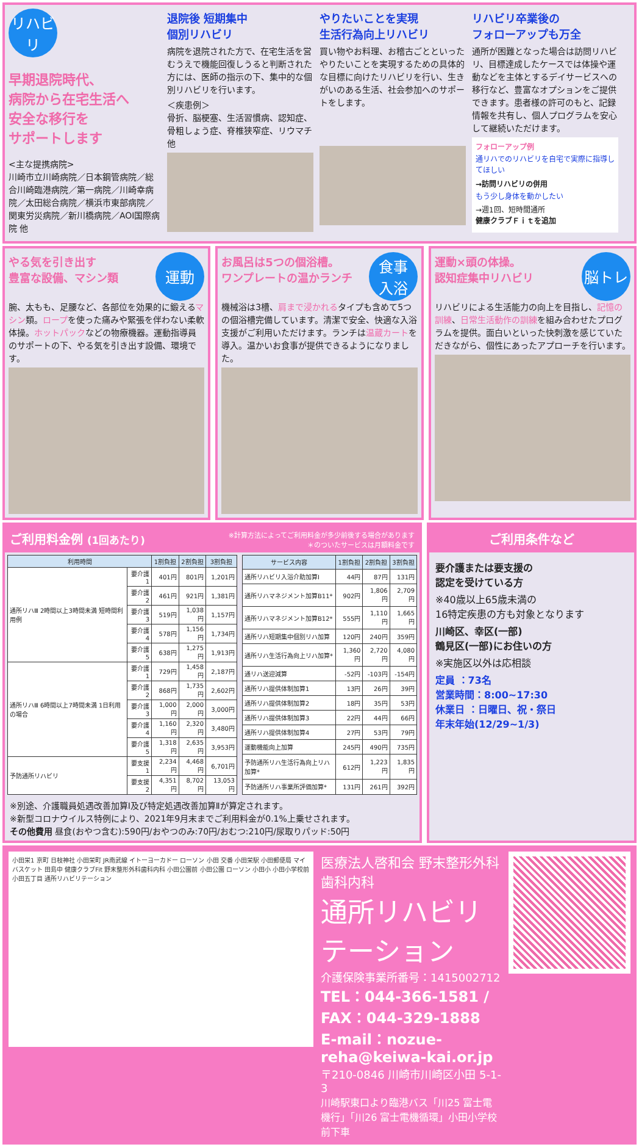リハビリ
早期退院時代、
病院から在宅生活へ
安全な移行を
サポートします
<主な提携病院>
川崎市立川崎病院／日本鋼管病院／総合川崎臨港病院／第一病院／川崎幸病院／太田総合病院／横浜市東部病院／関東労災病院／新川橋病院／AOI国際病院 他
退院後 短期集中
個別リハビリ
病院を退院された方で、在宅生活を営むうえで機能回復しうると判断された方には、医師の指示の下、集中的な個別リハビリを行います。
＜疾患例＞
骨折、脳梗塞、生活習慣病、認知症、骨粗しょう症、脊椎狭窄症、リウマチ 他
やりたいことを実現
生活行為向上リハビリ
買い物やお料理、お稽古ごとといったやりたいことを実現するための具体的な目標に向けたリハビリを行い、生きがいのある生活、社会参加へのサポートをします。
リハビリ卒業後の
フォローアップも万全
通所が困難となった場合は訪問リハビリ、目標達成したケースでは体操や運動などを主体とするデイサービスへの移行など、豊富なオプションをご提供できます。患者様の許可のもと、記録情報を共有し、個人プログラムを安心して継続いただけます。
フォローアップ例
通リハでのリハビリを自宅で実際に指導してほしい
→訪問リハビリの併用
もう少し身体を動かしたい
→週1回、短時間通所
健康クラブＦｉｔを追加
運動
やる気を引き出す
豊富な設備、マシン類
腕、太もも、足腰など、各部位を効果的に鍛えるマシン類。ロープを使った痛みや緊張を伴わない柔軟体操。ホットパックなどの物療機器。運動指導員のサポートの下、やる気を引き出す設備、環境です。
食事
入浴
お風呂は5つの個浴槽。
ワンプレートの温かランチ
機械浴は3槽、肩まで浸かれるタイプも含めて5つの個浴槽完備しています。清潔で安全、快適な入浴支援がご利用いただけます。ランチは温蔵カートを導入。温かいお食事が提供できるようになりました。
脳トレ
運動×頭の体操。
認知症集中リハビリ
リハビリによる生活能力の向上を目指し、記憶の訓練、日常生活動作の訓練を組み合わせたプログラムを提供。面白いといった快刺激を感じていただきながら、個性にあったアプローチを行います。
ご利用料金例 (1回あたり) ※計算方法によってご利用料金が多少前後する場合があります
＊のついたサービスは月額料金です
| 利用時間 | | 1割負担 | 2割負担 | 3割負担 |
| --- | --- | --- | --- | --- |
| 通所リハⅢ 2時間以上3時間未満 短時間利用例 | 要介護1 | 401円 | 801円 | 1,201円 |
| | 要介護2 | 461円 | 921円 | 1,381円 |
| | 要介護3 | 519円 | 1,038円 | 1,157円 |
| | 要介護4 | 578円 | 1,156円 | 1,734円 |
| | 要介護5 | 638円 | 1,275円 | 1,913円 |
| 通所リハⅢ 6時間以上7時間未満 1日利用の場合 | 要介護1 | 729円 | 1,458円 | 2,187円 |
| | 要介護2 | 868円 | 1,735円 | 2,602円 |
| | 要介護3 | 1,000円 | 2,000円 | 3,000円 |
| | 要介護4 | 1,160円 | 2,320円 | 3,480円 |
| | 要介護5 | 1,318円 | 2,635円 | 3,953円 |
| 予防通所リハビリ | 要支援1 | 2,234円 | 4,468円 | 6,701円 |
| | 要支援2 | 4,351円 | 8,702円 | 13,053円 |
| サービス内容 | 1割負担 | 2割負担 | 3割負担 |
| --- | --- | --- | --- |
| 通所リハビリ入浴介助加算Ⅰ | 44円 | 87円 | 131円 |
| 通所リハマネジメント加算B11* | 902円 | 1,806円 | 2,709円 |
| 通所リハマネジメント加算B12* | 555円 | 1,110円 | 1,665円 |
| 通所リハ短期集中個別リハ加算 | 120円 | 240円 | 359円 |
| 通所リハ生活行為向上リハ加算* | 1,360円 | 2,720円 | 4,080円 |
| 通リハ送迎減算 | -52円 | -103円 | -154円 |
| 通所リハ提供体制加算1 | 13円 | 26円 | 39円 |
| 通所リハ提供体制加算2 | 18円 | 35円 | 53円 |
| 通所リハ提供体制加算3 | 22円 | 44円 | 66円 |
| 通所リハ提供体制加算4 | 27円 | 53円 | 79円 |
| 運動機能向上加算 | 245円 | 490円 | 735円 |
| 予防通所リハ生活行為向上リハ加算* | 612円 | 1,223円 | 1,835円 |
| 予防通所リハ事業所評価加算* | 131円 | 261円 | 392円 |
※別途、介護職員処遇改善加算Ⅰ及び特定処遇改善加算Ⅱが算定されます。
※新型コロナウイルス特例により、2021年9月末までご利用料金が0.1%上乗せされます。
その他費用 昼食(おやつ含む):590円/おやつのみ:70円/おむつ:210円/尿取りパッド:50円
ご利用条件など
要介護または要支援の
認定を受けている方
※40歳以上65歳未満の
16特定疾患の方も対象となります
川崎区、幸区(一部)
鶴見区(一部)にお住いの方
※実施区以外は応相談
定員 ：73名
営業時間：8:00~17:30
休業日 ：日曜日、祝・祭日
年末年始(12/29~1/3)
小田栄1 京町 日枝神社 小田栄町 JR南武線 イトーヨーカドー ローソン 小田 交番 小田栄駅 小田郵便局 マイバスケット 田島中 健康クラブFit 野末整形外科歯科内科 小田公園前 小田公園 ローソン 小田小 小田小学校前 小田五丁目 通所リハビリテーション
医療法人啓和会 野末整形外科歯科内科
通所リハビリテーション
介護保険事業所番号：1415002712
TEL：044-366-1581 / FAX：044-329-1888
E-mail：nozue-reha@keiwa-kai.or.jp
〒210-0846 川崎市川崎区小田 5-1-3
川崎駅東口より臨港バス「川25 富士電機行」「川26 富士電機循環」小田小学校前下車